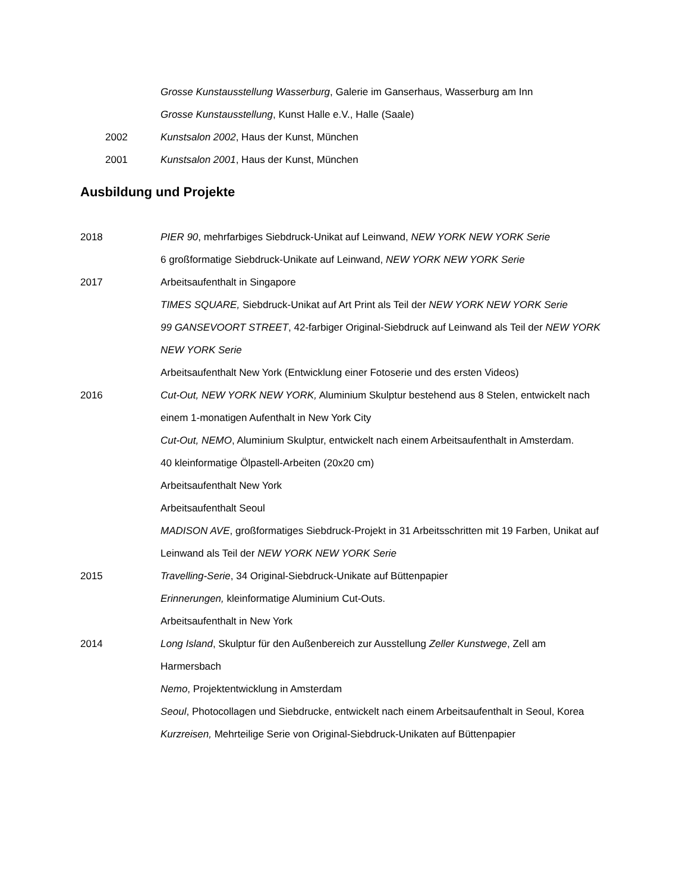Grosse Kunstausstellung Wasserburg, Galerie im Ganserhaus, Wasserburg am Inn
Grosse Kunstausstellung, Kunst Halle e.V., Halle (Saale)
2002 Kunstsalon 2002, Haus der Kunst, München
2001 Kunstsalon 2001, Haus der Kunst, München
Ausbildung und Projekte
2018 PIER 90, mehrfarbiges Siebdruck-Unikat auf Leinwand, NEW YORK NEW YORK Serie
6 großformatige Siebdruck-Unikate auf Leinwand, NEW YORK NEW YORK Serie
2017 Arbeitsaufenthalt in Singapore
TIMES SQUARE, Siebdruck-Unikat auf Art Print als Teil der NEW YORK NEW YORK Serie
99 GANSEVOORT STREET, 42-farbiger Original-Siebdruck auf Leinwand als Teil der NEW YORK NEW YORK Serie
Arbeitsaufenthalt New York (Entwicklung einer Fotoserie und des ersten Videos)
2016 Cut-Out, NEW YORK NEW YORK, Aluminium Skulptur bestehend aus 8 Stelen, entwickelt nach einem 1-monatigen Aufenthalt in New York City
Cut-Out, NEMO, Aluminium Skulptur, entwickelt nach einem Arbeitsaufenthalt in Amsterdam.
40 kleinformatige Ölpastell-Arbeiten (20x20 cm)
Arbeitsaufenthalt New York
Arbeitsaufenthalt Seoul
MADISON AVE, großformatiges Siebdruck-Projekt in 31 Arbeitsschritten mit 19 Farben, Unikat auf Leinwand als Teil der NEW YORK NEW YORK Serie
2015 Travelling-Serie, 34 Original-Siebdruck-Unikate auf Büttenpapier
Erinnerungen, kleinformatige Aluminium Cut-Outs.
Arbeitsaufenthalt in New York
2014 Long Island, Skulptur für den Außenbereich zur Ausstellung Zeller Kunstwege, Zell am Harmersbach
Nemo, Projektentwicklung in Amsterdam
Seoul, Photocollagen und Siebdrucke, entwickelt nach einem Arbeitsaufenthalt in Seoul, Korea
Kurzreisen, Mehrteilige Serie von Original-Siebdruck-Unikaten auf Büttenpapier